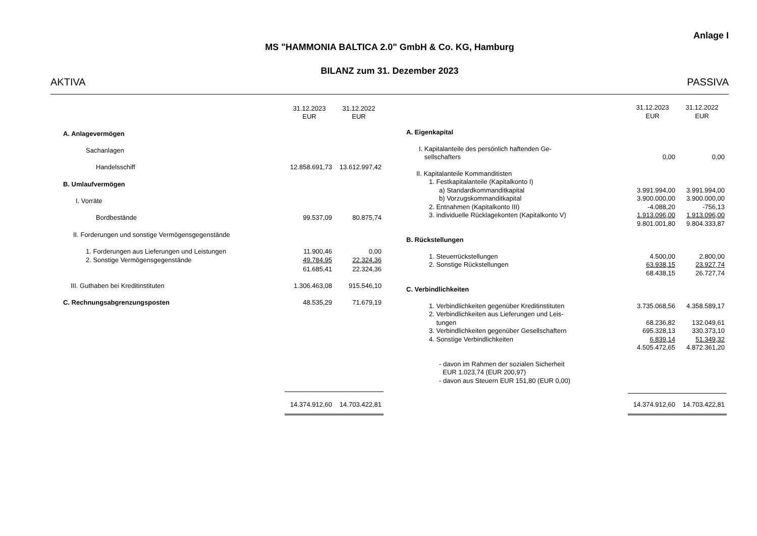Anlage I
MS "HAMMONIA BALTICA 2.0" GmbH & Co. KG, Hamburg
BILANZ zum 31. Dezember 2023
AKTIVA PASSIVA
| | 31.12.2023 EUR | 31.12.2022 EUR |
| A. Anlagevermögen | | |
| Sachanlagen | | |
| Handelsschiff | 12.858.691,73 | 13.612.997,42 |
| B. Umlaufvermögen | | |
| I. Vorräte | | |
| Bordbestände | 99.537,09 | 80.875,74 |
| II. Forderungen und sonstige Vermögensgegenstände | | |
| 1. Forderungen aus Lieferungen und Leistungen | 11.900,46 | 0,00 |
| 2. Sonstige Vermögensgegenstände | 49.784,95 | 22.324,36 |
| | 61.685,41 | 22.324,36 |
| III. Guthaben bei Kreditinstituten | 1.306.463,08 | 915.546,10 |
| C. Rechnungsabgrenzungsposten | 48.535,29 | 71.679,19 |
| | 14.374.912,60 | 14.703.422,81 |
| | 31.12.2023 EUR | 31.12.2022 EUR |
| A. Eigenkapital | | |
| I. Kapitalanteile des persönlich haftenden Ge- sellschafters | 0,00 | 0,00 |
| II. Kapitalanteile Kommanditisten | | |
| 1. Festkapitalanteile (Kapitalkonto I) | | |
| a) Standardkommanditkapital | 3.991.994,00 | 3.991.994,00 |
| b) Vorzugskommanditkapital | 3.900.000,00 | 3.900.000,00 |
| 2. Entnahmen (Kapitalkonto III) | -4.088,20 | -756,13 |
| 3. individuelle Rücklagekonten (Kapitalkonto V) | 1.913.096,00 | 1.913.096,00 |
| | 9.801.001,80 | 9.804.333,87 |
| B. Rückstellungen | | |
| 1. Steuerrückstellungen | 4.500,00 | 2.800,00 |
| 2. Sonstige Rückstellungen | 63.938,15 | 23.927,74 |
| | 68.438,15 | 26.727,74 |
| C. Verbindlichkeiten | | |
| 1. Verbindlichkeiten gegenüber Kreditinstituten | 3.735.068,56 | 4.358.589,17 |
| 2. Verbindlichkeiten aus Lieferungen und Leis- tungen | 68.236,82 | 132.049,61 |
| 3. Verbindlichkeiten gegenüber Gesellschaftern | 695.328,13 | 330.373,10 |
| 4. Sonstige Verbindlichkeiten | 6.839,14 | 51.349,32 |
| | 4.505.472,65 | 4.872.361,20 |
| - davon im Rahmen der sozialen Sicherheit EUR 1.023,74 (EUR 200,97) - davon aus Steuern EUR 151,80 (EUR 0,00) | | |
| | 14.374.912,60 | 14.703.422,81 |